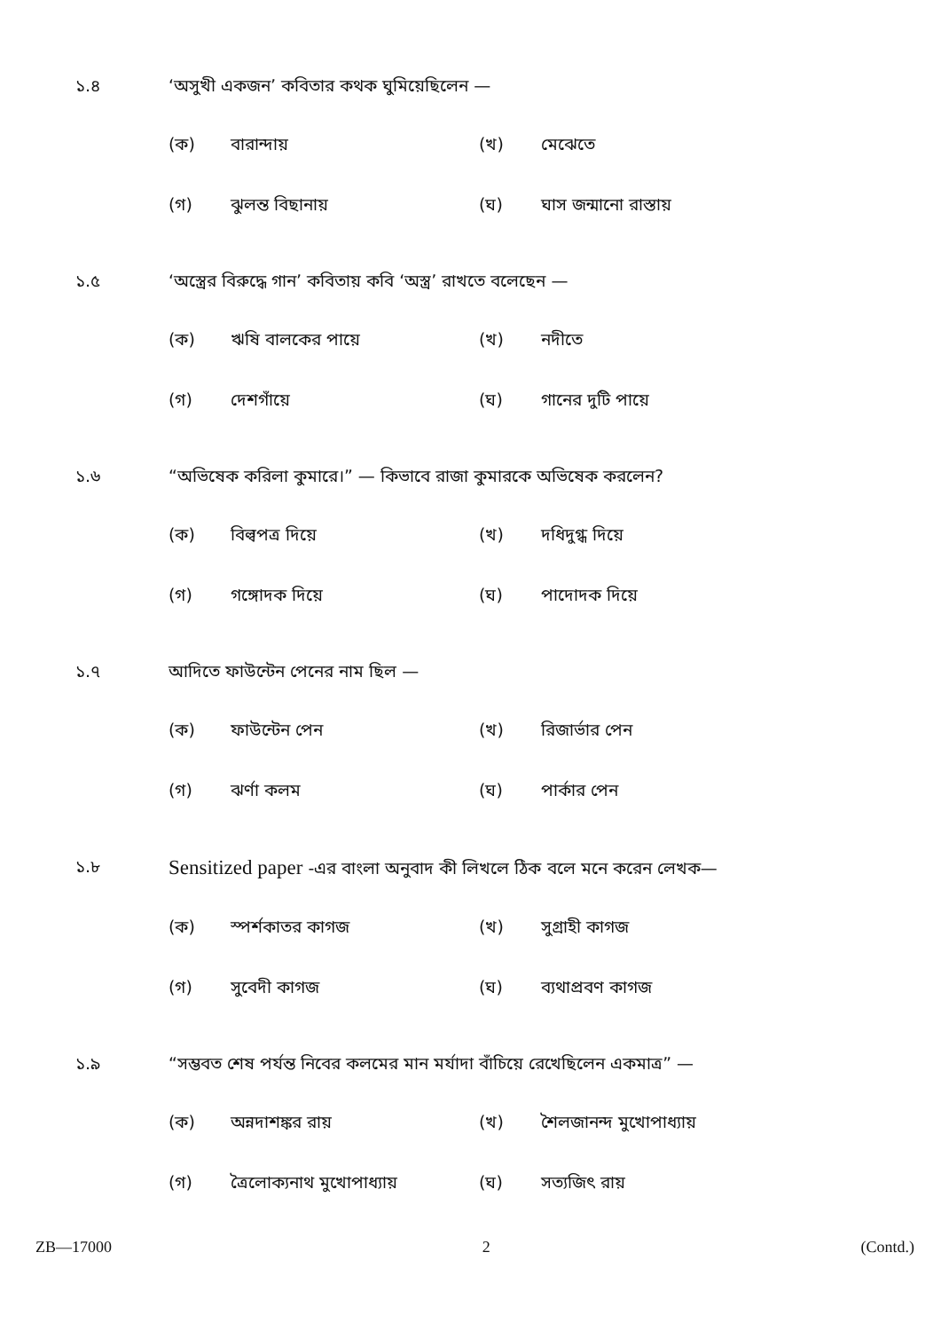১.৪ ‘অসুখী একজন’ কবিতার কথক ঘুমিয়েছিলেন —
(ক)
বারান্দায়
(খ)
মেঝেতে
(গ)
ঝুলন্ত বিছানায়
(ঘ)
ঘাস জন্মানো রাস্তায়
১.৫ ‘অস্ত্রের বিরুদ্ধে গান’ কবিতায় কবি ‘অস্ত্র’ রাখতে বলেছেন —
(ক)
ঋষি বালকের পায়ে
(খ)
নদীতে
(গ)
দেশগাঁয়ে
(ঘ)
গানের দুটি পায়ে
১.৬ “অভিষেক করিলা কুমারে।” — কিভাবে রাজা কুমারকে অভিষেক করলেন?
(ক)
বিল্বপত্র দিয়ে
(খ)
দধিদুগ্ধ দিয়ে
(গ)
গঙ্গোদক দিয়ে
(ঘ)
পাদোদক দিয়ে
১.৭ আদিতে ফাউন্টেন পেনের নাম ছিল —
(ক)
ফাউন্টেন পেন
(খ)
রিজার্ভার পেন
(গ)
ঝর্ণা কলম
(ঘ)
পার্কার পেন
১.৮
Sensitized paper -এর বাংলা অনুবাদ কী লিখলে ঠিক বলে মনে করেন লেখক—
(ক)
স্পর্শকাতর কাগজ
(খ)
সুগ্রাহী কাগজ
(গ)
সুবেদী কাগজ
(ঘ)
ব্যথাপ্রবণ কাগজ
১.৯ “সম্ভবত শেষ পর্যন্ত নিবের কলমের মান মর্যাদা বাঁচিয়ে রেখেছিলেন একমাত্র” —
(ক)
অন্নদাশঙ্কর রায়
(খ)
শৈলজানন্দ মুখোপাধ্যায়
(গ)
ত্রৈলোক্যনাথ মুখোপাধ্যায়
(ঘ)
সত্যজিৎ রায়
ZB—17000 2 (Contd.)